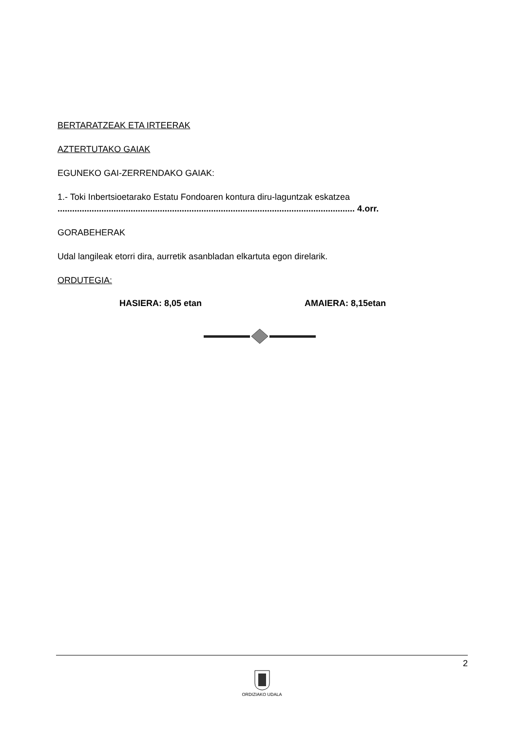BERTARATZEAK ETA IRTEERAK
AZTERTUTAKO GAIAK
EGUNEKO GAI-ZERRENDAKO GAIAK:
1.- Toki Inbertsioetarako Estatu Fondoaren kontura diru-laguntzak eskatzea
.......................................................................................................................... 4.orr.
GORABEHERAK
Udal langileak etorri dira, aurretik asanbladan elkartuta egon direlarik.
ORDUTEGIA:
HASIERA: 8,05 etan AMAIERA: 8,15etan
2
ORDIZIAKO UDALA